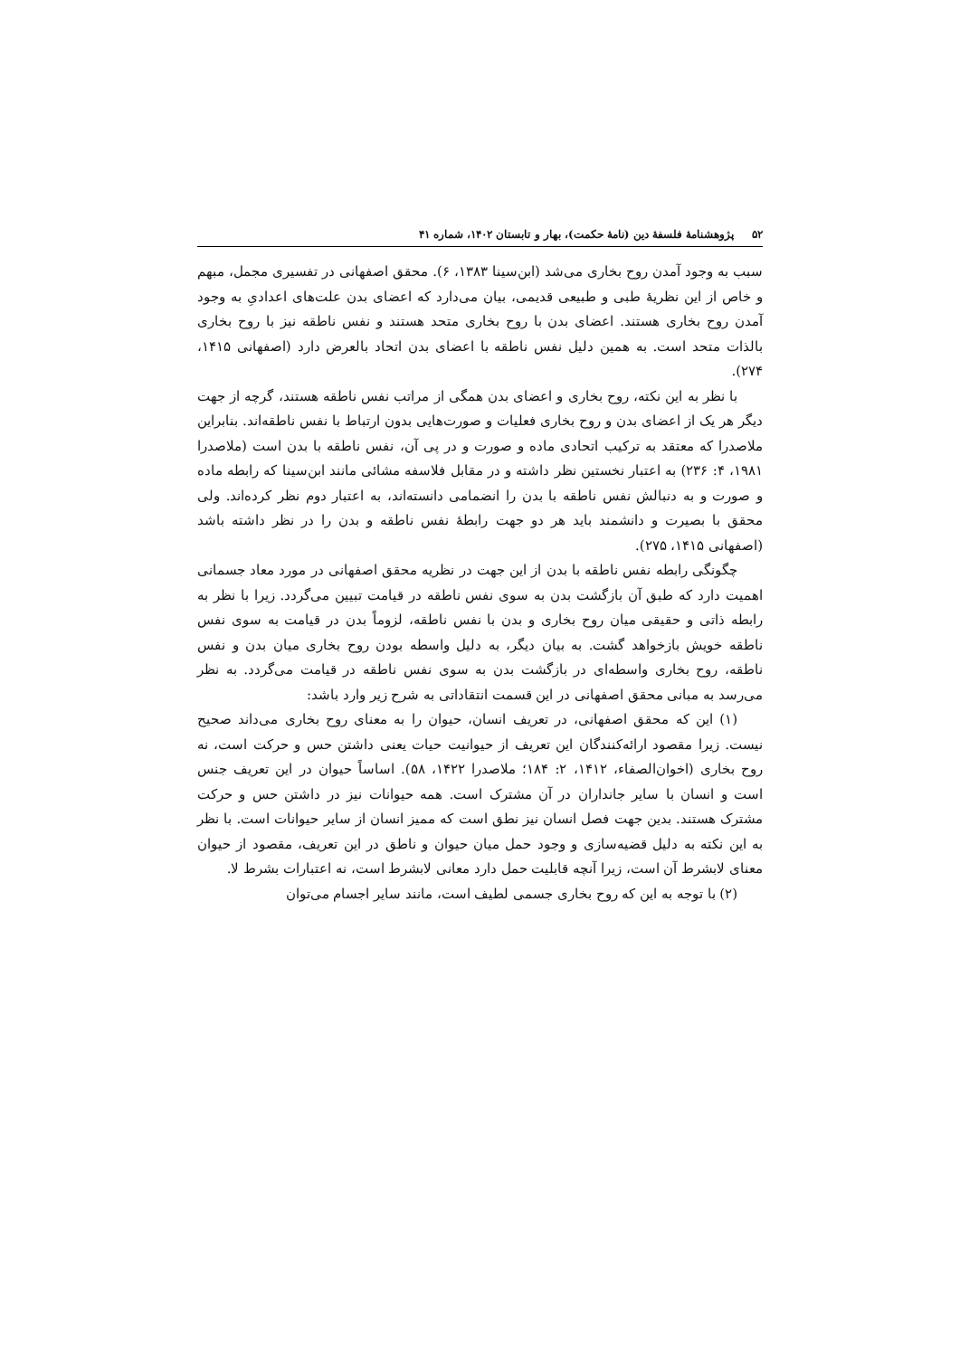۵۲ پژوهشنامهٔ فلسفهٔ دین (نامهٔ حکمت)، بهار و تابستان ۱۴۰۲، شماره ۴۱
سبب به وجود آمدن روح بخاری می‌شد (ابن‌سینا ۱۳۸۳، ۶). محقق اصفهانی در تفسیری مجمل، مبهم و خاص از این نظریهٔ طبی و طبیعی قدیمی، بیان می‌دارد که اعضای بدن علت‌های اعدادیِ به وجود آمدن روح بخاری هستند. اعضای بدن با روح بخاری متحد هستند و نفس ناطقه نیز با روح بخاری بالذات متحد است. به همین دلیل نفس ناطقه با اعضای بدن اتحاد بالعرض دارد (اصفهانی ۱۴۱۵، ۲۷۴).
با نظر به این نکته، روح بخاری و اعضای بدن همگی از مراتب نفس ناطقه هستند، گرچه از جهت دیگر هر یک از اعضای بدن و روح بخاری فعلیات و صورت‌هایی بدون ارتباط با نفس ناطقه‌اند. بنابراین ملاصدرا که معتقد به ترکیب اتحادی ماده و صورت و در پی آن، نفس ناطقه با بدن است (ملاصدرا ۱۹۸۱، ۴: ۲۳۶) به اعتبار نخستین نظر داشته و در مقابل فلاسفه مشائی مانند ابن‌سینا که رابطه ماده و صورت و به دنبالش نفس ناطقه با بدن را انضمامی دانسته‌اند، به اعتبار دوم نظر کرده‌اند. ولی محقق با بصیرت و دانشمند باید هر دو جهت رابطهٔ نفس ناطقه و بدن را در نظر داشته باشد (اصفهانی ۱۴۱۵، ۲۷۵).
چگونگی رابطه نفس ناطقه با بدن از این جهت در نظریه محقق اصفهانی در مورد معاد جسمانی اهمیت دارد که طبق آن بازگشت بدن به سوی نفس ناطقه در قیامت تبیین می‌گردد. زیرا با نظر به رابطه ذاتی و حقیقی میان روح بخاری و بدن با نفس ناطقه، لزوماً بدن در قیامت به سوی نفس ناطقه خویش بازخواهد گشت. به بیان دیگر، به دلیل واسطه بودن روح بخاری میان بدن و نفس ناطقه، روح بخاری واسطه‌ای در بازگشت بدن به سوی نفس ناطقه در قیامت می‌گردد. به نظر می‌رسد به مبانی محقق اصفهانی در این قسمت انتقاداتی به شرح زیر وارد باشد:
(۱) این که محقق اصفهانی، در تعریف انسان، حیوان را به معنای روح بخاری می‌داند صحیح نیست. زیرا مقصود ارائه‌کنندگان این تعریف از حیوانیت حیات یعنی داشتن حس و حرکت است، نه روح بخاری (اخوان‌الصفاء، ۱۴۱۲، ۲: ۱۸۴؛ ملاصدرا ۱۴۲۲، ۵۸). اساساً حیوان در این تعریف جنس است و انسان با سایر جانداران در آن مشترک است. همه حیوانات نیز در داشتن حس و حرکت مشترک هستند. بدین جهت فصل انسان نیز نطق است که ممیز انسان از سایر حیوانات است. با نظر به این نکته به دلیل قضیه‌سازی و وجود حمل میان حیوان و ناطق در این تعریف، مقصود از حیوان معنای لابشرط آن است، زیرا آنچه قابلیت حمل دارد معانی لابشرط است، نه اعتبارات بشرط لا.
(۲) با توجه به این که روح بخاری جسمی لطیف است، مانند سایر اجسام می‌توان